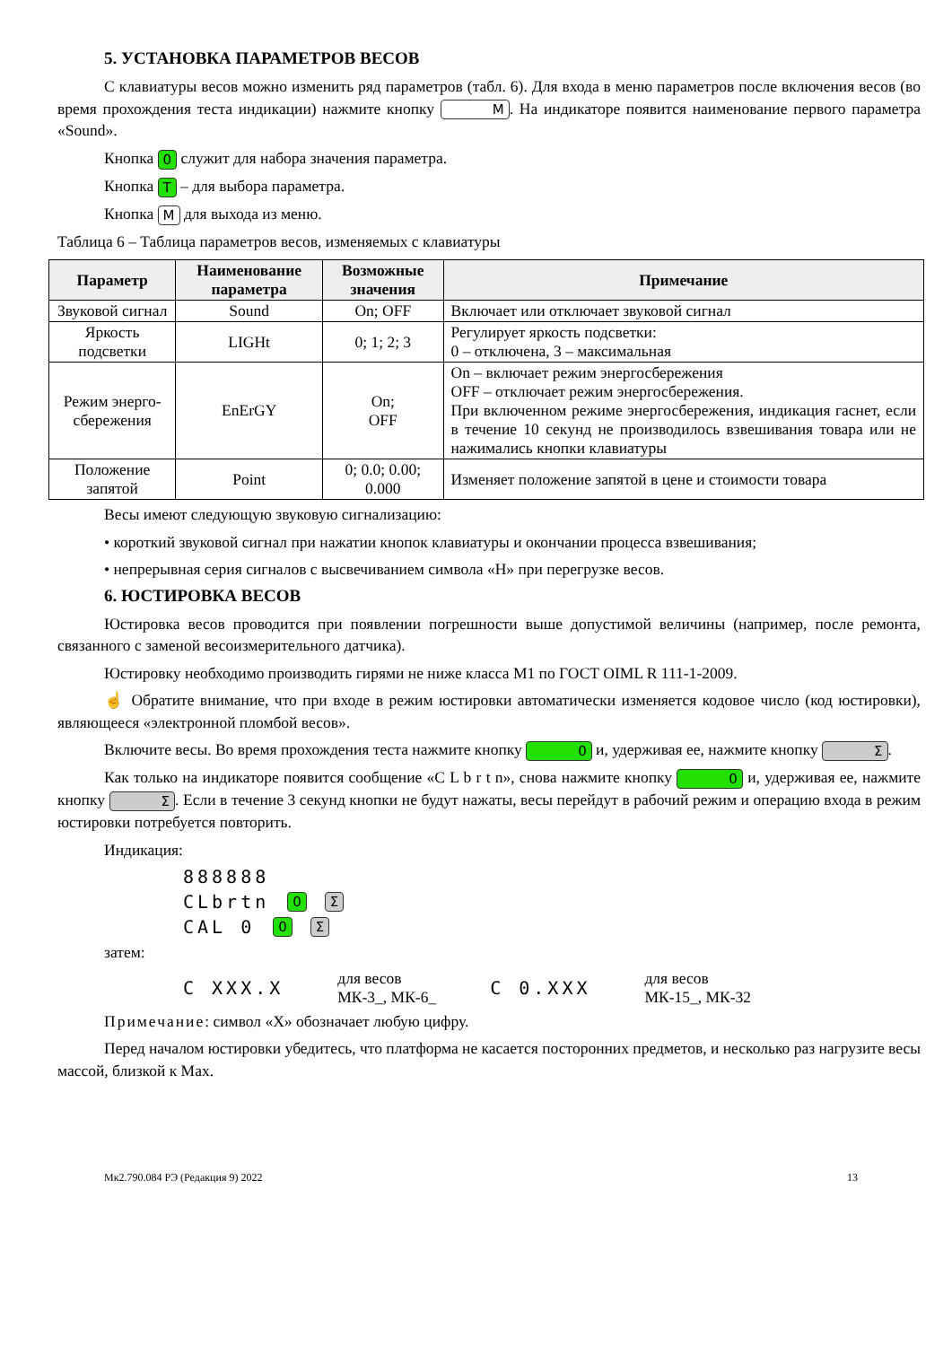5. УСТАНОВКА ПАРАМЕТРОВ ВЕСОВ
С клавиатуры весов можно изменить ряд параметров (табл. 6). Для входа в меню параметров после включения весов (во время прохождения теста индикации) нажмите кнопку M. На индикаторе появится наименование первого параметра «Sound».
Кнопка 0 служит для набора значения параметра.
Кнопка T – для выбора параметра.
Кнопка M для выхода из меню.
Таблица 6 – Таблица параметров весов, изменяемых с клавиатуры
| Параметр | Наименование параметра | Возможные значения | Примечание |
| --- | --- | --- | --- |
| Звуковой сигнал | Sound | On; OFF | Включает или отключает звуковой сигнал |
| Яркость подсветки | LIGHt | 0; 1; 2; 3 | Регулирует яркость подсветки: 0 – отключена, 3 – максимальная |
| Режим энерго-сбережения | EnErGY | On; OFF | On – включает режим энергосбережения OFF – отключает режим энергосбережения. При включенном режиме энергосбережения, индикация гаснет, если в течение 10 секунд не производилось взвешивания товара или не нажимались кнопки клавиатуры |
| Положение запятой | Point | 0; 0.0; 0.00; 0.000 | Изменяет положение запятой в цене и стоимости товара |
Весы имеют следующую звуковую сигнализацию:
• короткий звуковой сигнал при нажатии кнопок клавиатуры и окончании процесса взвешивания;
• непрерывная серия сигналов с высвечиванием символа «Н» при перегрузке весов.
6. ЮСТИРОВКА ВЕСОВ
Юстировка весов проводится при появлении погрешности выше допустимой величины (например, после ремонта, связанного с заменой весоизмерительного датчика).
Юстировку необходимо производить гирями не ниже класса М1 по ГОСТ OIML R 111-1-2009.
☝ Обратите внимание, что при входе в режим юстировки автоматически изменяется кодовое число (код юстировки), являющееся «электронной пломбой весов».
Включите весы. Во время прохождения теста нажмите кнопку 0 и, удерживая ее, нажмите кнопку Σ.
Как только на индикаторе появится сообщение «C L b r t n», снова нажмите кнопку 0 и, удерживая ее, нажмите кнопку Σ. Если в течение 3 секунд кнопки не будут нажаты, весы перейдут в рабочий режим и операцию входа в режим юстировки потребуется повторить.
Индикация:
888888
CLbrtn 0 Σ
CAL 0 0 Σ
затем:
C XXX.X для весов
МК-3_, МК-6_ C 0.XXX для весов
МК-15_, МК-32
Примечание: символ «Х» обозначает любую цифру.
Перед началом юстировки убедитесь, что платформа не касается посторонних предметов, и несколько раз нагрузите весы массой, близкой к Max.
Мк2.790.084 РЭ (Редакция 9) 2022 13